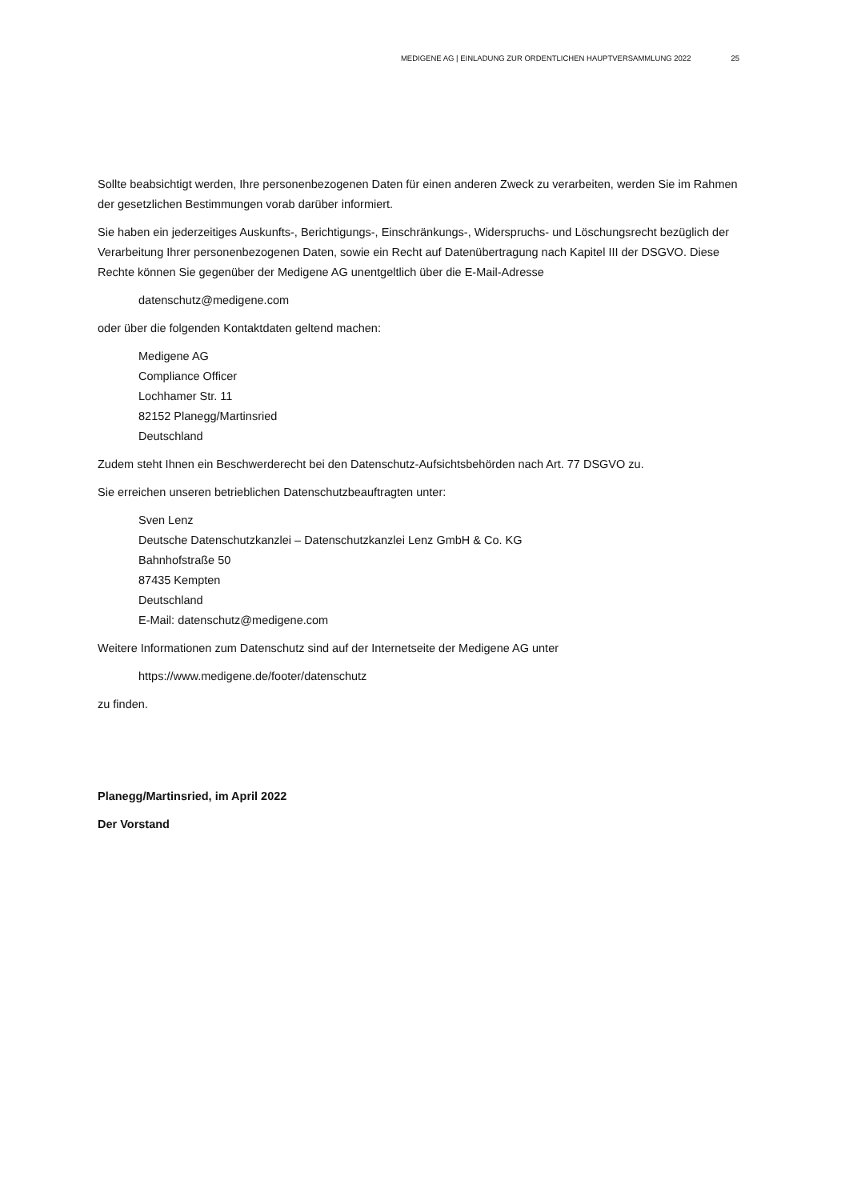MEDIGENE AG | EINLADUNG ZUR ORDENTLICHEN HAUPTVERSAMMLUNG 2022 25
Sollte beabsichtigt werden, Ihre personenbezogenen Daten für einen anderen Zweck zu verarbeiten, werden Sie im Rahmen der gesetzlichen Bestimmungen vorab darüber informiert.
Sie haben ein jederzeitiges Auskunfts-, Berichtigungs-, Einschränkungs-, Widerspruchs- und Löschungsrecht bezüglich der Verarbeitung Ihrer personenbezogenen Daten, sowie ein Recht auf Datenübertragung nach Kapitel III der DSGVO. Diese Rechte können Sie gegenüber der Medigene AG unentgeltlich über die E-Mail-Adresse
datenschutz@medigene.com
oder über die folgenden Kontaktdaten geltend machen:
Medigene AG
Compliance Officer
Lochhamer Str. 11
82152 Planegg/Martinsried
Deutschland
Zudem steht Ihnen ein Beschwerderecht bei den Datenschutz-Aufsichtsbehörden nach Art. 77 DSGVO zu.
Sie erreichen unseren betrieblichen Datenschutzbeauftragten unter:
Sven Lenz
Deutsche Datenschutzkanzlei – Datenschutzkanzlei Lenz GmbH & Co. KG
Bahnhofstraße 50
87435 Kempten
Deutschland
E-Mail: datenschutz@medigene.com
Weitere Informationen zum Datenschutz sind auf der Internetseite der Medigene AG unter
https://www.medigene.de/footer/datenschutz
zu finden.
Planegg/Martinsried, im April 2022
Der Vorstand